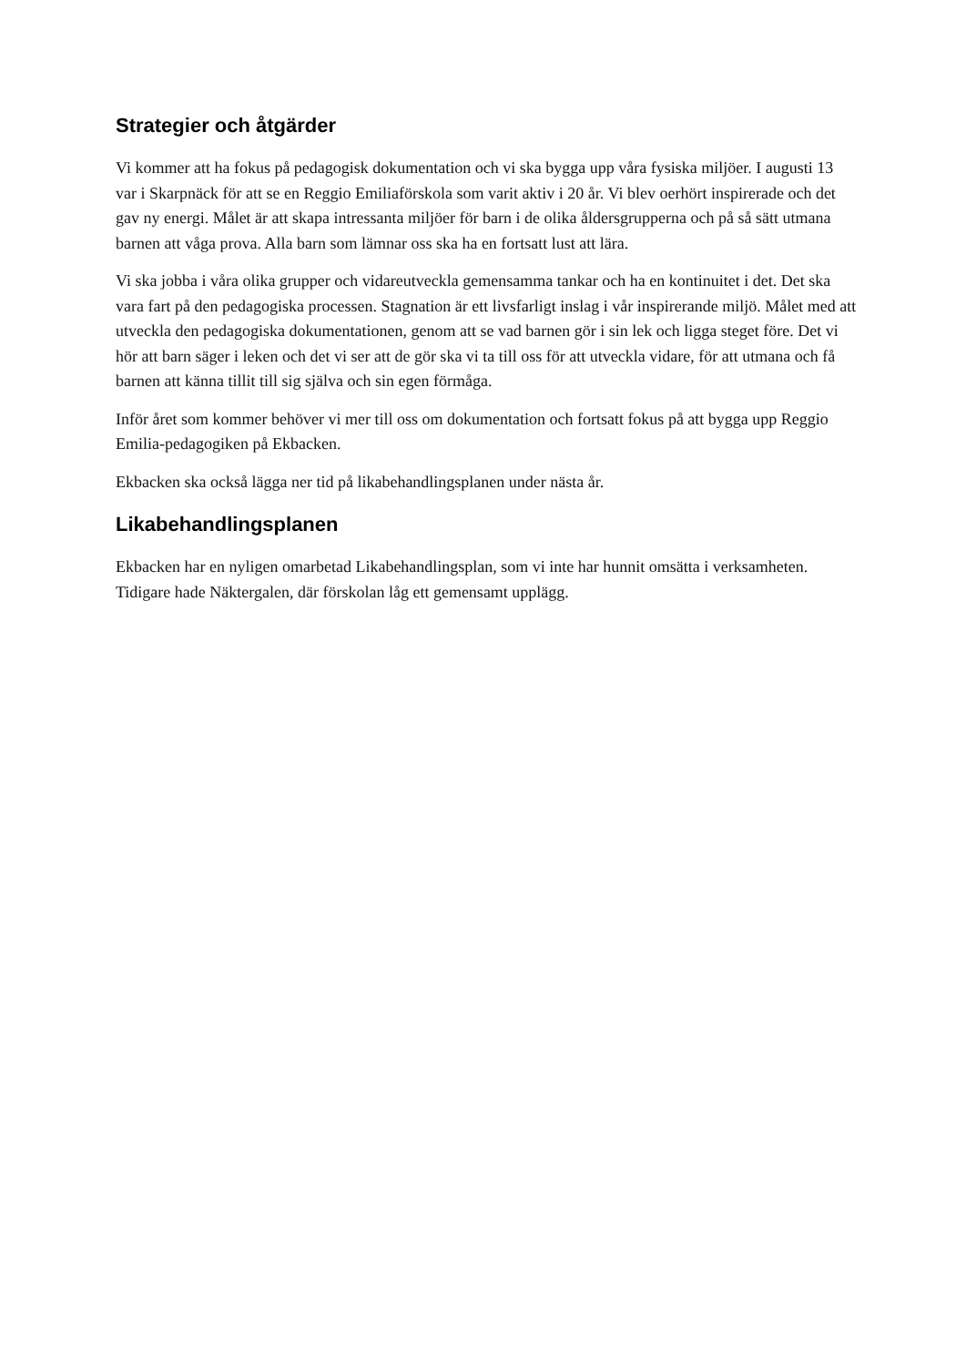Strategier och åtgärder
Vi kommer att ha fokus på pedagogisk dokumentation och vi ska bygga upp våra fysiska miljöer. I augusti 13 var i Skarpnäck för att se en Reggio Emiliaförskola som varit aktiv i 20 år. Vi blev oerhört inspirerade och det gav ny energi. Målet är att skapa intressanta miljöer för barn i de olika åldersgrupperna och på så sätt utmana barnen att våga prova. Alla barn som lämnar oss ska ha en fortsatt lust att lära.
Vi ska jobba i våra olika grupper och vidareutveckla gemensamma tankar och ha en kontinuitet i det. Det ska vara fart på den pedagogiska processen. Stagnation är ett livsfarligt inslag i vår inspirerande miljö. Målet med att utveckla den pedagogiska dokumentationen, genom att se vad barnen gör i sin lek och ligga steget före. Det vi hör att barn säger i leken och det vi ser att de gör ska vi ta till oss för att utveckla vidare, för att utmana och få barnen att känna tillit till sig själva och sin egen förmåga.
Inför året som kommer behöver vi mer till oss om dokumentation och fortsatt fokus på att bygga upp Reggio Emilia-pedagogiken på Ekbacken.
Ekbacken ska också lägga ner tid på likabehandlingsplanen under nästa år.
Likabehandlingsplanen
Ekbacken har en nyligen omarbetad Likabehandlingsplan, som vi inte har hunnit omsätta i verksamheten. Tidigare hade Näktergalen, där förskolan låg ett gemensamt upplägg.